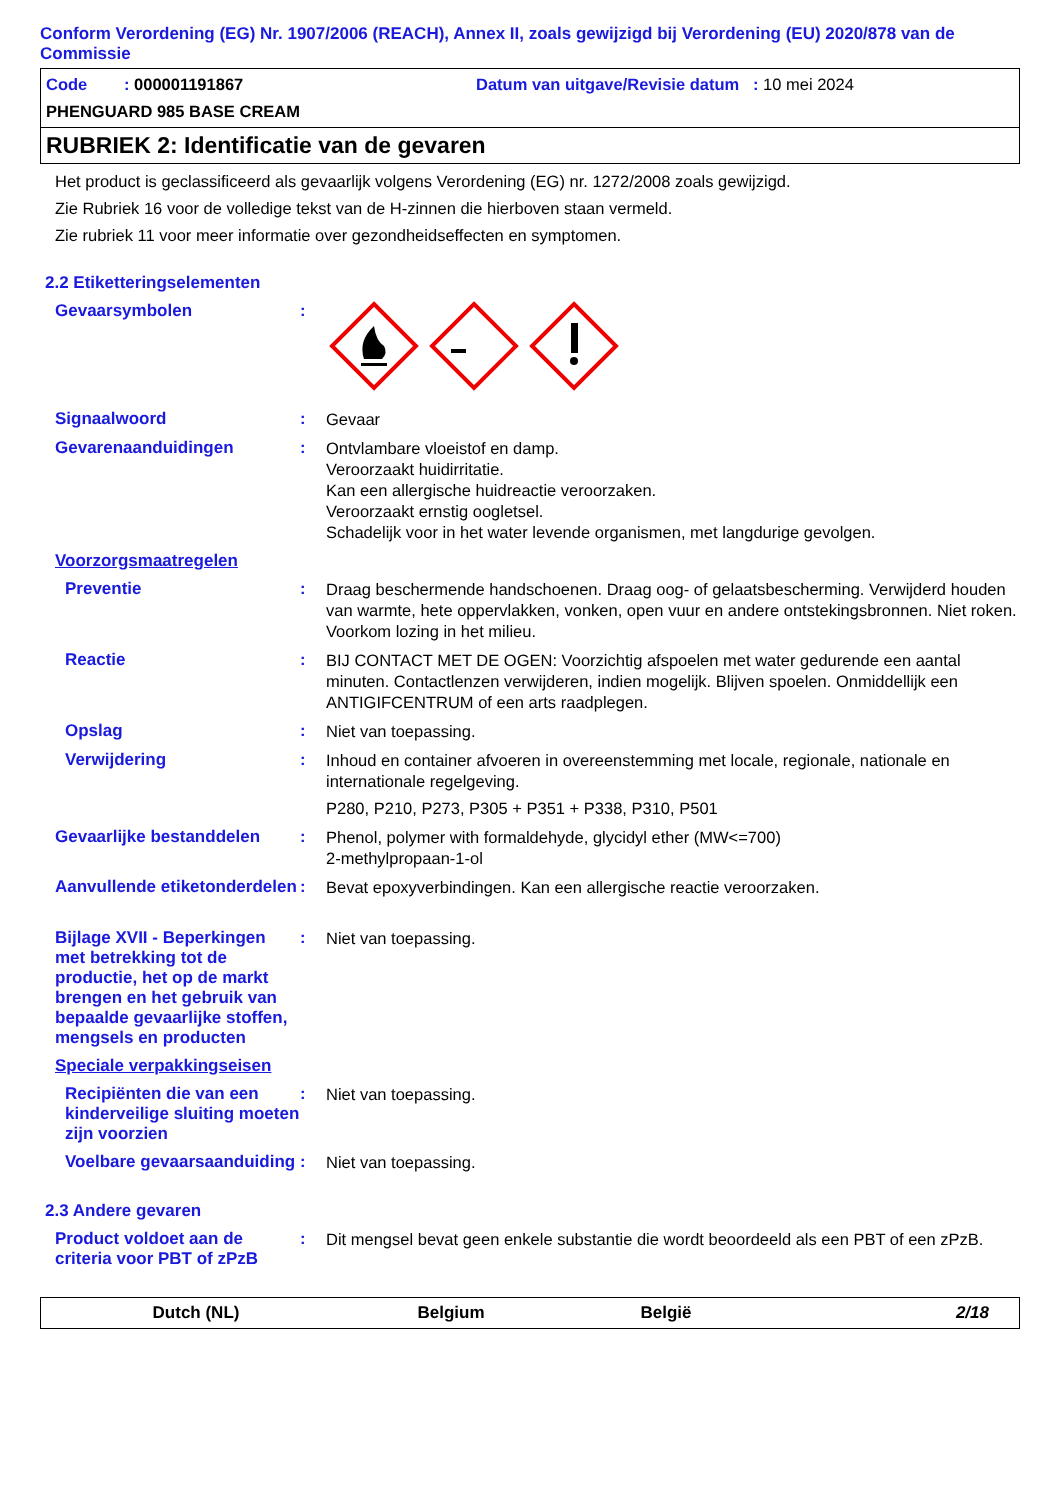Conform Verordening (EG) Nr. 1907/2006 (REACH), Annex II, zoals gewijzigd bij Verordening (EU) 2020/878 van de Commissie
Code : 000001191867 Datum van uitgave/Revisie datum : 10 mei 2024
PHENGUARD 985 BASE CREAM
RUBRIEK 2: Identificatie van de gevaren
Het product is geclassificeerd als gevaarlijk volgens Verordening (EG) nr. 1272/2008 zoals gewijzigd.
Zie Rubriek 16 voor de volledige tekst van de H-zinnen die hierboven staan vermeld.
Zie rubriek 11 voor meer informatie over gezondheidseffecten en symptomen.
2.2 Etiketteringselementen
Gevaarsymbolen :
Signaalwoord :
Gevaar
Gevarenaanduidingen :
Ontvlambare vloeistof en damp.
Veroorzaakt huidirritatie.
Kan een allergische huidreactie veroorzaken.
Veroorzaakt ernstig oogletsel.
Schadelijk voor in het water levende organismen, met langdurige gevolgen.
Voorzorgsmaatregelen
Preventie :
Draag beschermende handschoenen. Draag oog- of gelaatsbescherming. Verwijderd houden van warmte, hete oppervlakken, vonken, open vuur en andere ontstekingsbronnen. Niet roken. Voorkom lozing in het milieu.
Reactie :
BIJ CONTACT MET DE OGEN: Voorzichtig afspoelen met water gedurende een aantal minuten. Contactlenzen verwijderen, indien mogelijk. Blijven spoelen. Onmiddellijk een ANTIGIFCENTRUM of een arts raadplegen.
Opslag :
Niet van toepassing.
Verwijdering :
Inhoud en container afvoeren in overeenstemming met locale, regionale, nationale en internationale regelgeving.
P280, P210, P273, P305 + P351 + P338, P310, P501
Gevaarlijke bestanddelen :
Phenol, polymer with formaldehyde, glycidyl ether (MW<=700)
2-methylpropaan-1-ol
Aanvullende etiketonderdelen
:
Bevat epoxyverbindingen. Kan een allergische reactie veroorzaken.
Bijlage XVII - Beperkingen met betrekking tot de productie, het op de markt brengen en het gebruik van bepaalde gevaarlijke stoffen, mengsels en producten
:
Niet van toepassing.
Speciale verpakkingseisen
Recipiënten die van een kinderveilige sluiting moeten zijn voorzien
:
Niet van toepassing.
Voelbare gevaarsaanduiding
:
Niet van toepassing.
2.3 Andere gevaren
Product voldoet aan de criteria voor PBT of zPzB
:
Dit mengsel bevat geen enkele substantie die wordt beoordeeld als een PBT of een zPzB.
Dutch (NL) Belgium België 2/18